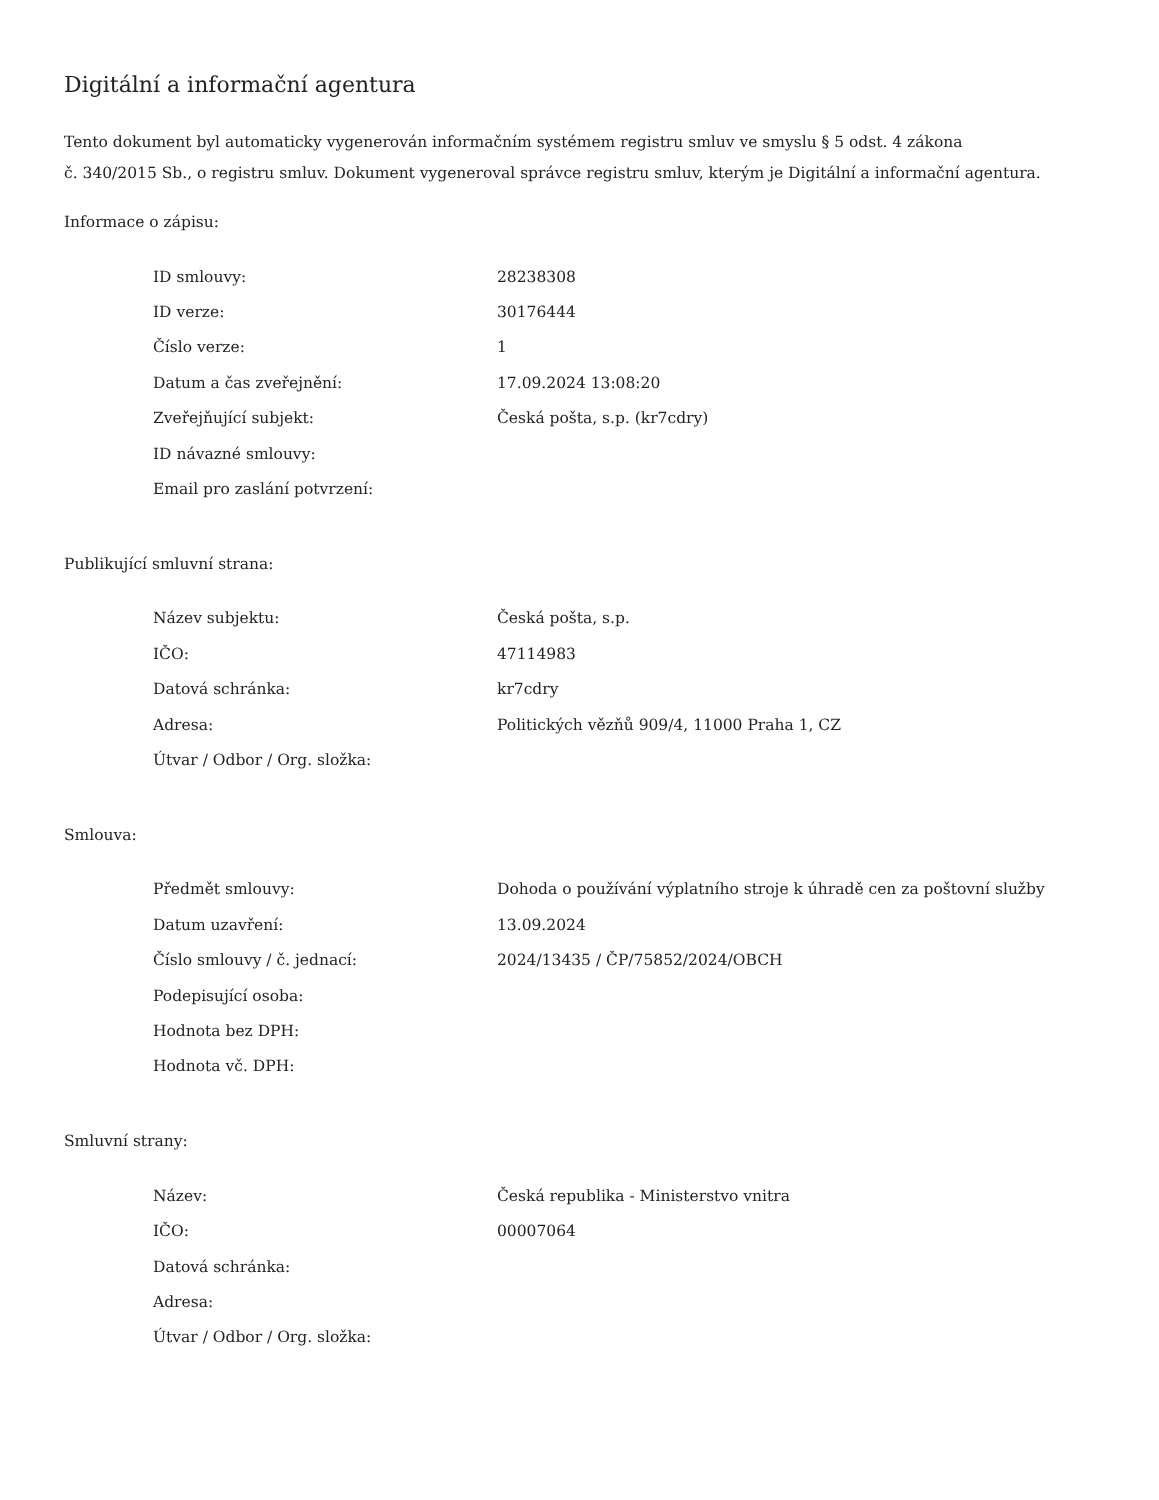Digitální a informační agentura
Tento dokument byl automaticky vygenerován informačním systémem registru smluv ve smyslu § 5 odst. 4 zákona
č. 340/2015 Sb., o registru smluv. Dokument vygeneroval správce registru smluv, kterým je Digitální a informační agentura.
Informace o zápisu:
| ID smlouvy: | 28238308 |
| ID verze: | 30176444 |
| Číslo verze: | 1 |
| Datum a čas zveřejnění: | 17.09.2024 13:08:20 |
| Zveřejňující subjekt: | Česká pošta, s.p. (kr7cdry) |
| ID návazné smlouvy: | |
| Email pro zaslání potvrzení: | |
Publikující smluvní strana:
| Název subjektu: | Česká pošta, s.p. |
| IČO: | 47114983 |
| Datová schránka: | kr7cdry |
| Adresa: | Politických vězňů 909/4, 11000 Praha 1, CZ |
| Útvar / Odbor / Org. složka: | |
Smlouva:
| Předmět smlouvy: | Dohoda o používání výplatního stroje k úhradě cen za poštovní služby |
| Datum uzavření: | 13.09.2024 |
| Číslo smlouvy / č. jednací: | 2024/13435 / ČP/75852/2024/OBCH |
| Podepisující osoba: | |
| Hodnota bez DPH: | |
| Hodnota vč. DPH: | |
Smluvní strany:
| Název: | Česká republika - Ministerstvo vnitra |
| IČO: | 00007064 |
| Datová schránka: | |
| Adresa: | |
| Útvar / Odbor / Org. složka: | |